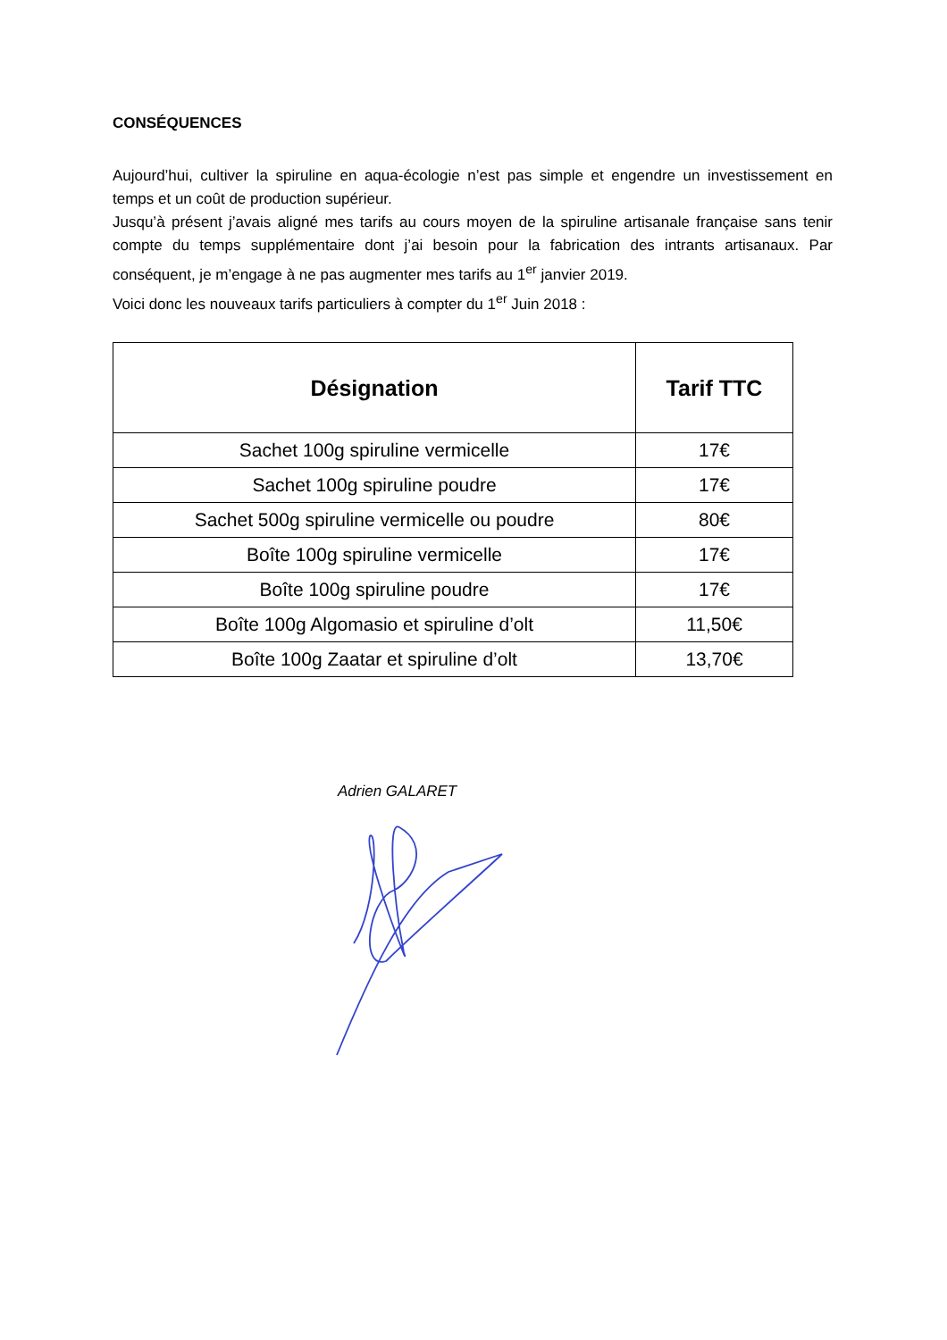CONSÉQUENCES
Aujourd’hui, cultiver la spiruline en aqua-écologie n’est pas simple et engendre un investissement en temps et un coût de production supérieur.
Jusqu’à présent j’avais aligné mes tarifs au cours moyen de la spiruline artisanale française sans tenir compte du temps supplémentaire dont j’ai besoin pour la fabrication des intrants artisanaux. Par conséquent, je m’engage à ne pas augmenter mes tarifs au 1<sup>er</sup> janvier 2019.
Voici donc les nouveaux tarifs particuliers à compter du 1<sup>er</sup> Juin 2018 :
| Désignation | Tarif TTC |
| --- | --- |
| Sachet 100g spiruline vermicelle | 17€ |
| Sachet 100g spiruline poudre | 17€ |
| Sachet 500g spiruline vermicelle ou poudre | 80€ |
| Boîte 100g spiruline vermicelle | 17€ |
| Boîte 100g spiruline poudre | 17€ |
| Boîte 100g Algomasio et spiruline d’olt | 11,50€ |
| Boîte 100g Zaatar et spiruline d’olt | 13,70€ |
Adrien GALARET